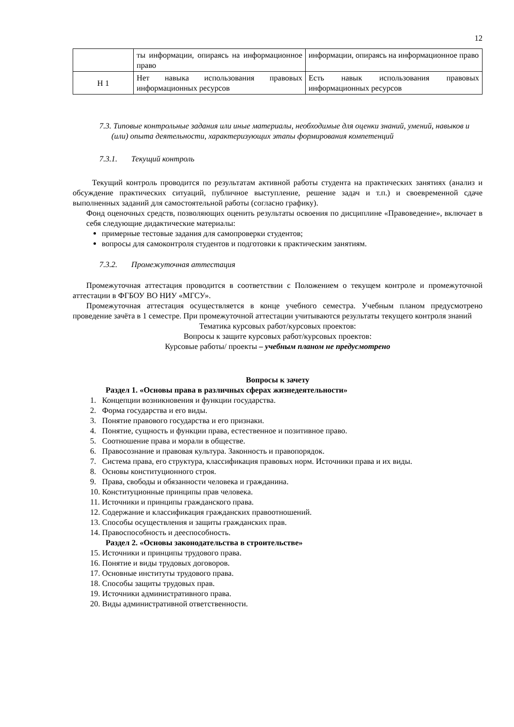12
| | ты информации, опираясь на информационное право | информации, опираясь на информационное право |
| Н 1 | Нет навыка использования правовых информационных ресурсов | Есть навык использования правовых информационных ресурсов |
7.3. Типовые контрольные задания или иные материалы, необходимые для оценки знаний, умений, навыков и (или) опыта деятельности, характеризующих этапы формирования компетенций
7.3.1. Текущий контроль
Текущий контроль проводится по результатам активной работы студента на практических занятиях (анализ и обсуждение практических ситуаций, публичное выступление, решение задач и т.п.) и своевременной сдаче выполненных заданий для самостоятельной работы (согласно графику).
Фонд оценочных средств, позволяющих оценить результаты освоения по дисциплине «Правоведение», включает в себя следующие дидактические материалы:
примерные тестовые задания для самопроверки студентов;
вопросы для самоконтроля студентов и подготовки к практическим занятиям.
7.3.2. Промежуточная аттестация
Промежуточная аттестация проводится в соответствии с Положением о текущем контроле и промежуточной аттестации в ФГБОУ ВО НИУ «МГСУ».
Промежуточная аттестация осуществляется в конце учебного семестра. Учебным планом предусмотрено проведение зачёта в 1 семестре. При промежуточной аттестации учитываются результаты текущего контроля знаний
Тематика курсовых работ/курсовых проектов:
Вопросы к защите курсовых работ/курсовых проектов:
Курсовые работы/ проекты – учебным планом не предусмотрено
Вопросы к зачету
Раздел 1. «Основы права в различных сферах жизнедеятельности»
1. Концепции возникновения и функции государства.
2. Форма государства и его виды.
3. Понятие правового государства и его признаки.
4. Понятие, сущность и функции права, естественное и позитивное право.
5. Соотношение права и морали в обществе.
6. Правосознание и правовая культура. Законность и правопорядок.
7. Система права, его структура, классификация правовых норм. Источники права и их виды.
8. Основы конституционного строя.
9. Права, свободы и обязанности человека и гражданина.
10. Конституционные принципы прав человека.
11. Источники и принципы гражданского права.
12. Содержание и классификация гражданских правоотношений.
13. Способы осуществления и защиты гражданских прав.
14. Правоспособность и дееспособность.
Раздел 2. «Основы законодательства в строительстве»
15. Источники и принципы трудового права.
16. Понятие и виды трудовых договоров.
17. Основные институты трудового права.
18. Способы защиты трудовых прав.
19. Источники административного права.
20. Виды административной ответственности.